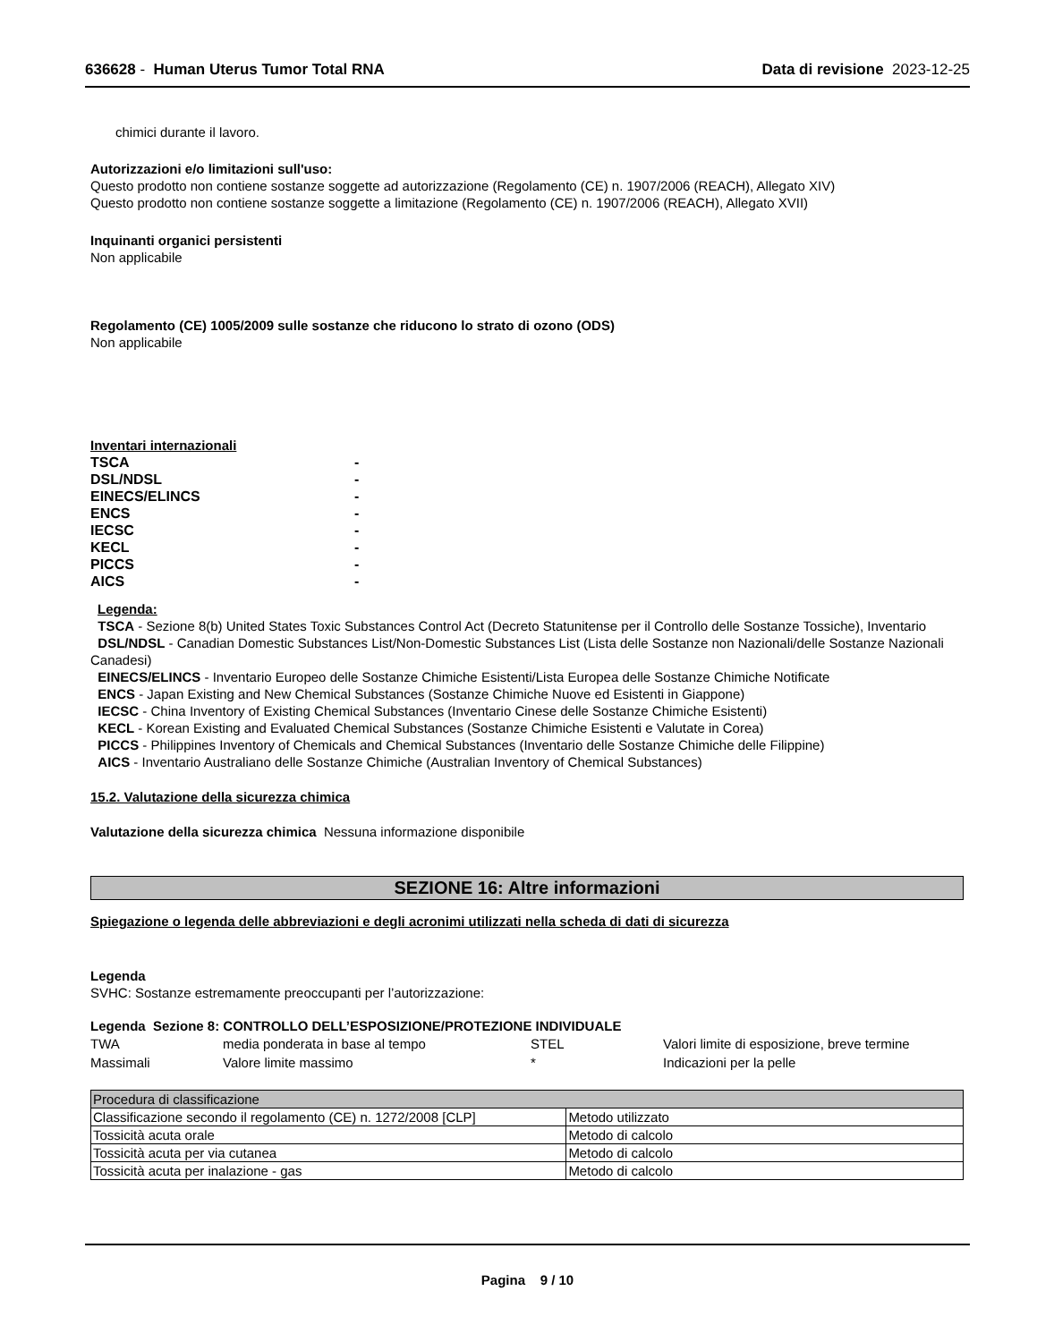636628 - Human Uterus Tumor Total RNA Data di revisione 2023-12-25
chimici durante il lavoro.
Autorizzazioni e/o limitazioni sull'uso:
Questo prodotto non contiene sostanze soggette ad autorizzazione (Regolamento (CE) n. 1907/2006 (REACH), Allegato XIV)
Questo prodotto non contiene sostanze soggette a limitazione (Regolamento (CE) n. 1907/2006 (REACH), Allegato XVII)
Inquinanti organici persistenti
Non applicabile
Regolamento (CE) 1005/2009 sulle sostanze che riducono lo strato di ozono (ODS)
Non applicabile
Inventari internazionali
| TSCA | - |
| DSL/NDSL | - |
| EINECS/ELINCS | - |
| ENCS | - |
| IECSC | - |
| KECL | - |
| PICCS | - |
| AICS | - |
Legenda:
TSCA - Sezione 8(b) United States Toxic Substances Control Act (Decreto Statunitense per il Controllo delle Sostanze Tossiche), Inventario
DSL/NDSL - Canadian Domestic Substances List/Non-Domestic Substances List (Lista delle Sostanze non Nazionali/delle Sostanze Nazionali Canadesi)
EINECS/ELINCS - Inventario Europeo delle Sostanze Chimiche Esistenti/Lista Europea delle Sostanze Chimiche Notificate
ENCS - Japan Existing and New Chemical Substances (Sostanze Chimiche Nuove ed Esistenti in Giappone)
IECSC - China Inventory of Existing Chemical Substances (Inventario Cinese delle Sostanze Chimiche Esistenti)
KECL - Korean Existing and Evaluated Chemical Substances (Sostanze Chimiche Esistenti e Valutate in Corea)
PICCS - Philippines Inventory of Chemicals and Chemical Substances (Inventario delle Sostanze Chimiche delle Filippine)
AICS - Inventario Australiano delle Sostanze Chimiche (Australian Inventory of Chemical Substances)
15.2. Valutazione della sicurezza chimica
Valutazione della sicurezza chimica Nessuna informazione disponibile
SEZIONE 16: Altre informazioni
Spiegazione o legenda delle abbreviazioni e degli acronimi utilizzati nella scheda di dati di sicurezza
Legenda
SVHC: Sostanze estremamente preoccupanti per l’autorizzazione:
Legenda Sezione 8: CONTROLLO DELL’ESPOSIZIONE/PROTEZIONE INDIVIDUALE
| TWA | media ponderata in base al tempo | STEL | Valori limite di esposizione, breve termine |
| Massimali | Valore limite massimo | * | Indicazioni per la pelle |
| Procedura di classificazione | |
| --- | --- |
| Classificazione secondo il regolamento (CE) n. 1272/2008 [CLP] | Metodo utilizzato |
| Tossicità acuta orale | Metodo di calcolo |
| Tossicità acuta per via cutanea | Metodo di calcolo |
| Tossicità acuta per inalazione - gas | Metodo di calcolo |
Pagina 9 / 10